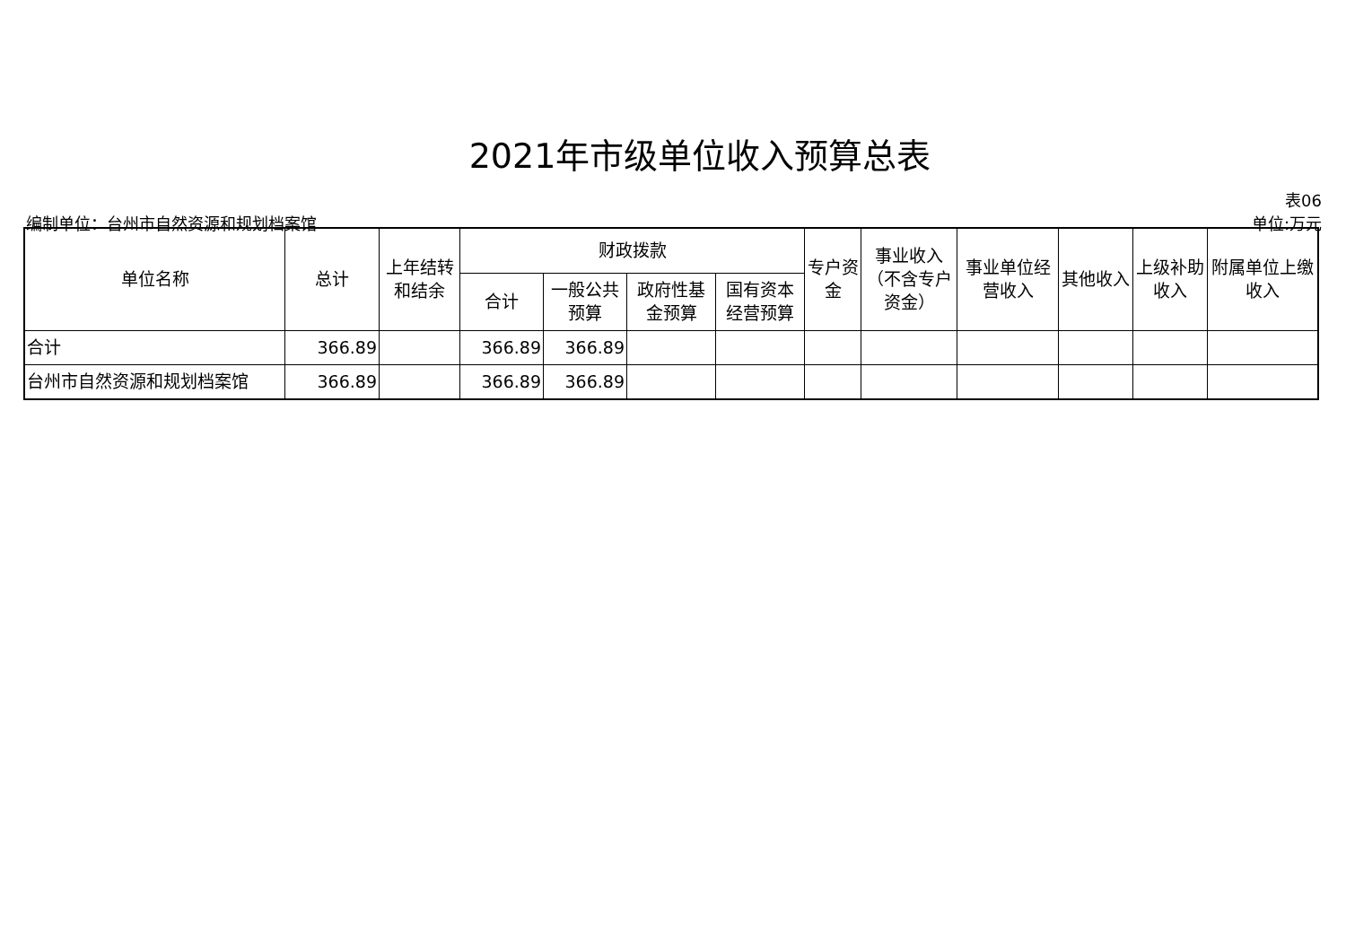2021年市级单位收入预算总表
表06
编制单位：台州市自然资源和规划档案馆 单位:万元
| 单位名称 | 总计 | 上年结转和结余 | 财政拨款 | | | | 专户资金 | 事业收入（不含专户资金） | 事业单位经营收入 | 其他收入 | 上级补助收入 | 附属单位上缴收入 |
| --- | --- | --- | --- | --- | --- | --- | --- | --- | --- | --- | --- | --- |
| | | | 合计 | 一般公共预算 | 政府性基金预算 | 国有资本经营预算 | | | | | | |
| 合计 | 366.89 | | 366.89 | 366.89 | | | | | | | | |
| 台州市自然资源和规划档案馆 | 366.89 | | 366.89 | 366.89 | | | | | | | | |